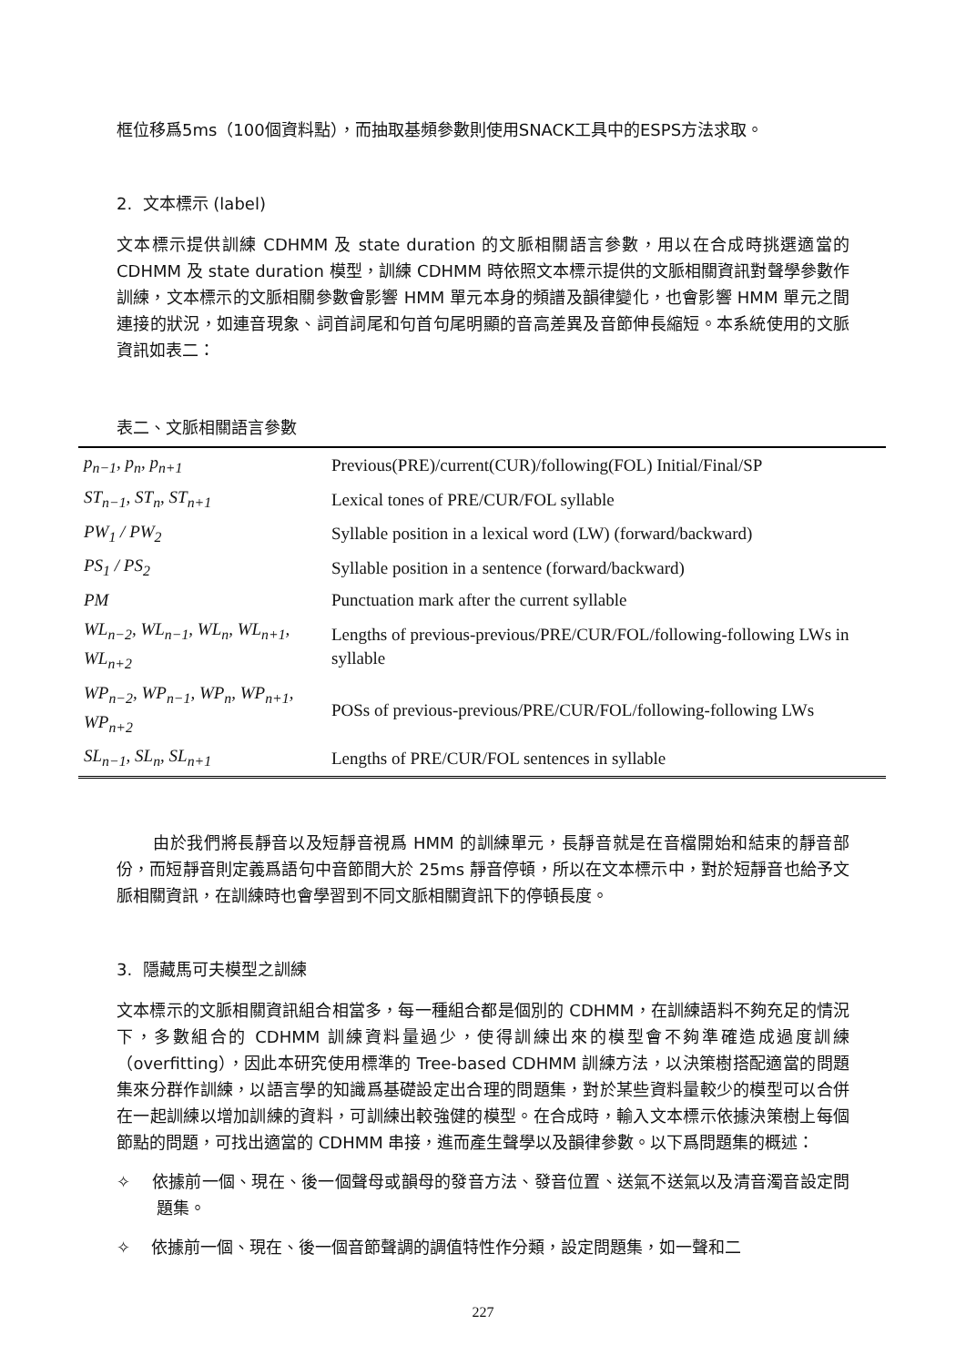框位移爲5ms（100個資料點），而抽取基頻參數則使用SNACK工具中的ESPS方法求取。
2. 文本標示 (label)
文本標示提供訓練 CDHMM 及 state duration 的文脈相關語言參數，用以在合成時挑選適當的 CDHMM 及 state duration 模型，訓練 CDHMM 時依照文本標示提供的文脈相關資訊對聲學參數作訓練，文本標示的文脈相關參數會影響 HMM 單元本身的頻譜及韻律變化，也會影響 HMM 單元之間連接的狀況，如連音現象、詞首詞尾和句首句尾明顯的音高差異及音節伸長縮短。本系統使用的文脈資訊如表二：
表二、文脈相關語言參數
| p<sub>n−1</sub>, p<sub>n</sub>, p<sub>n+1</sub> | Previous(PRE)/current(CUR)/following(FOL) Initial/Final/SP |
| ST<sub>n−1</sub>, ST<sub>n</sub>, ST<sub>n+1</sub> | Lexical tones of PRE/CUR/FOL syllable |
| PW<sub>1</sub> / PW<sub>2</sub> | Syllable position in a lexical word (LW) (forward/backward) |
| PS<sub>1</sub> / PS<sub>2</sub> | Syllable position in a sentence (forward/backward) |
| PM | Punctuation mark after the current syllable |
| WL<sub>n−2</sub>, WL<sub>n−1</sub>, WL<sub>n</sub>, WL<sub>n+1</sub>, WL<sub>n+2</sub> | Lengths of previous-previous/PRE/CUR/FOL/following-following LWs in syllable |
| WP<sub>n−2</sub>, WP<sub>n−1</sub>, WP<sub>n</sub>, WP<sub>n+1</sub>, WP<sub>n+2</sub> | POSs of previous-previous/PRE/CUR/FOL/following-following LWs |
| SL<sub>n−1</sub>, SL<sub>n</sub>, SL<sub>n+1</sub> | Lengths of PRE/CUR/FOL sentences in syllable |
由於我們將長靜音以及短靜音視爲 HMM 的訓練單元，長靜音就是在音檔開始和結束的靜音部份，而短靜音則定義爲語句中音節間大於 25ms 靜音停頓，所以在文本標示中，對於短靜音也給予文脈相關資訊，在訓練時也會學習到不同文脈相關資訊下的停頓長度。
3. 隱藏馬可夫模型之訓練
文本標示的文脈相關資訊組合相當多，每一種組合都是個別的 CDHMM，在訓練語料不夠充足的情況下，多數組合的 CDHMM 訓練資料量過少，使得訓練出來的模型會不夠準確造成過度訓練（overfitting），因此本研究使用標準的 Tree-based CDHMM 訓練方法，以決策樹搭配適當的問題集來分群作訓練，以語言學的知識爲基礎設定出合理的問題集，對於某些資料量較少的模型可以合併在一起訓練以增加訓練的資料，可訓練出較強健的模型。在合成時，輸入文本標示依據決策樹上每個節點的問題，可找出適當的 CDHMM 串接，進而產生聲學以及韻律參數。以下爲問題集的概述：
✧ 依據前一個、現在、後一個聲母或韻母的發音方法、發音位置、送氣不送氣以及清音濁音設定問題集。
✧ 依據前一個、現在、後一個音節聲調的調值特性作分類，設定問題集，如一聲和二
227